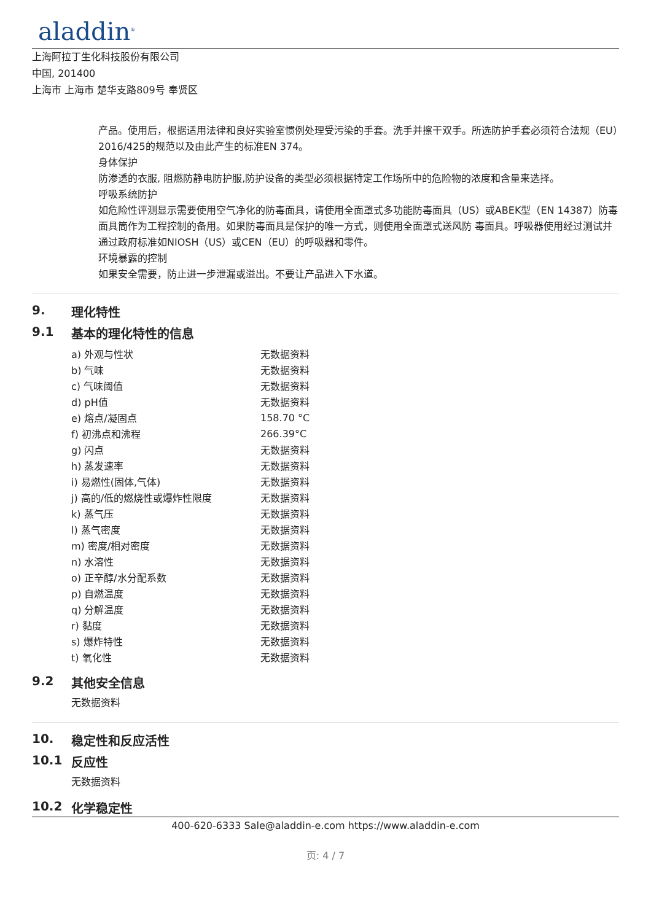aladdin<sup>®</sup>
上海阿拉丁生化科技股份有限公司
中国, 201400
上海市 上海市 楚华支路809号 奉贤区
产品。使用后，根据适用法律和良好实验室惯例处理受污染的手套。洗手并擦干双手。所选防护手套必须符合法规（EU）2016/425的规范以及由此产生的标准EN 374。
身体保护
防渗透的衣服, 阻燃防静电防护服,防护设备的类型必须根据特定工作场所中的危险物的浓度和含量来选择。
呼吸系统防护
如危险性评测显示需要使用空气净化的防毒面具，请使用全面罩式多功能防毒面具（US）或ABEK型（EN 14387）防毒面具筒作为工程控制的备用。如果防毒面具是保护的唯一方式，则使用全面罩式送风防 毒面具。呼吸器使用经过测试并通过政府标准如NIOSH（US）或CEN（EU）的呼吸器和零件。
环境暴露的控制
如果安全需要，防止进一步泄漏或溢出。不要让产品进入下水道。
9. 理化特性
9.1 基本的理化特性的信息
| a) 外观与性状 | 无数据资料 |
| b) 气味 | 无数据资料 |
| c) 气味阈值 | 无数据资料 |
| d) pH值 | 无数据资料 |
| e) 熔点/凝固点 | 158.70 °C |
| f) 初沸点和沸程 | 266.39°C |
| g) 闪点 | 无数据资料 |
| h) 蒸发速率 | 无数据资料 |
| i) 易燃性(固体,气体) | 无数据资料 |
| j) 高的/低的燃烧性或爆炸性限度 | 无数据资料 |
| k) 蒸气压 | 无数据资料 |
| l) 蒸气密度 | 无数据资料 |
| m) 密度/相对密度 | 无数据资料 |
| n) 水溶性 | 无数据资料 |
| o) 正辛醇/水分配系数 | 无数据资料 |
| p) 自燃温度 | 无数据资料 |
| q) 分解温度 | 无数据资料 |
| r) 黏度 | 无数据资料 |
| s) 爆炸特性 | 无数据资料 |
| t) 氧化性 | 无数据资料 |
9.2 其他安全信息
无数据资料
10. 稳定性和反应活性
10.1 反应性
无数据资料
10.2 化学稳定性
400-620-6333 Sale@aladdin-e.com https://www.aladdin-e.com
页: 4 / 7